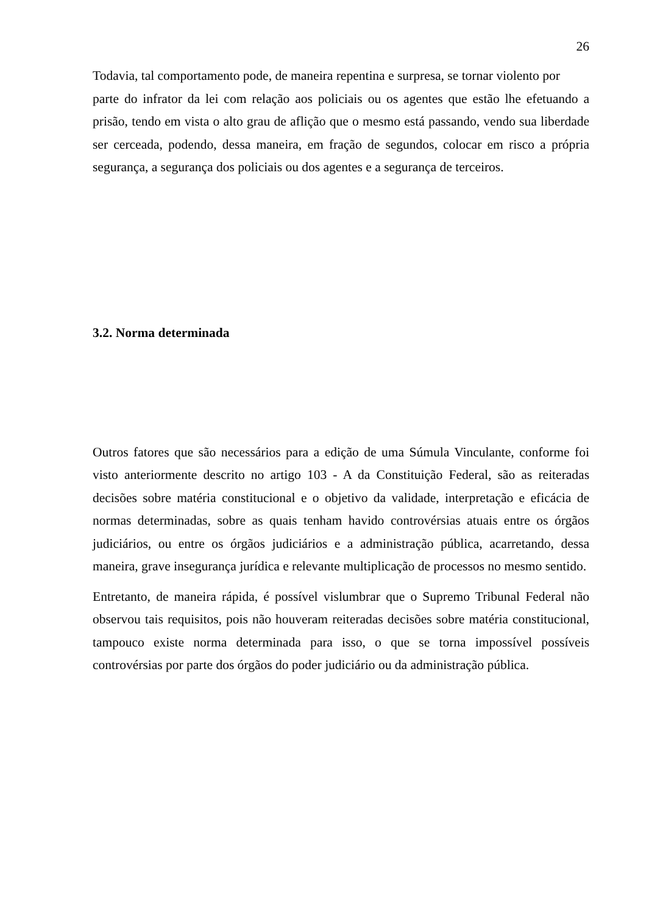26
Todavia, tal comportamento pode, de maneira repentina e surpresa, se tornar violento por
parte do infrator da lei com relação aos policiais ou os agentes que estão lhe efetuando a prisão, tendo em vista o alto grau de aflição que o mesmo está passando, vendo sua liberdade ser cerceada, podendo, dessa maneira, em fração de segundos, colocar em risco a própria segurança, a segurança dos policiais ou dos agentes e a segurança de terceiros.
3.2. Norma determinada
Outros fatores que são necessários para a edição de uma Súmula Vinculante, conforme foi visto anteriormente descrito no artigo 103 - A da Constituição Federal, são as reiteradas decisões sobre matéria constitucional e o objetivo da validade, interpretação e eficácia de normas determinadas, sobre as quais tenham havido controvérsias atuais entre os órgãos judiciários, ou entre os órgãos judiciários e a administração pública, acarretando, dessa maneira, grave insegurança jurídica e relevante multiplicação de processos no mesmo sentido.
Entretanto, de maneira rápida, é possível vislumbrar que o Supremo Tribunal Federal não observou tais requisitos, pois não houveram reiteradas decisões sobre matéria constitucional, tampouco existe norma determinada para isso, o que se torna impossível possíveis controvérsias por parte dos órgãos do poder judiciário ou da administração pública.